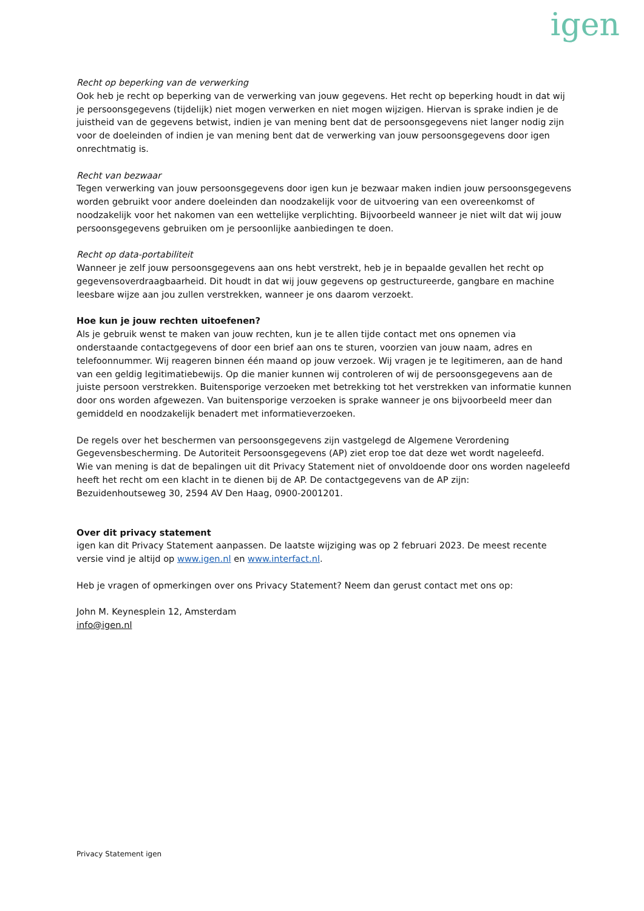igen
Recht op beperking van de verwerking
Ook heb je recht op beperking van de verwerking van jouw gegevens. Het recht op beperking houdt in dat wij je persoonsgegevens (tijdelijk) niet mogen verwerken en niet mogen wijzigen. Hiervan is sprake indien je de juistheid van de gegevens betwist, indien je van mening bent dat de persoonsgegevens niet langer nodig zijn voor de doeleinden of indien je van mening bent dat de verwerking van jouw persoonsgegevens door igen onrechtmatig is.
Recht van bezwaar
Tegen verwerking van jouw persoonsgegevens door igen kun je bezwaar maken indien jouw persoonsgegevens worden gebruikt voor andere doeleinden dan noodzakelijk voor de uitvoering van een overeenkomst of noodzakelijk voor het nakomen van een wettelijke verplichting. Bijvoorbeeld wanneer je niet wilt dat wij jouw persoonsgegevens gebruiken om je persoonlijke aanbiedingen te doen.
Recht op data-portabiliteit
Wanneer je zelf jouw persoonsgegevens aan ons hebt verstrekt, heb je in bepaalde gevallen het recht op gegevensoverdraagbaarheid. Dit houdt in dat wij jouw gegevens op gestructureerde, gangbare en machine leesbare wijze aan jou zullen verstrekken, wanneer je ons daarom verzoekt.
Hoe kun je jouw rechten uitoefenen?
Als je gebruik wenst te maken van jouw rechten, kun je te allen tijde contact met ons opnemen via onderstaande contactgegevens of door een brief aan ons te sturen, voorzien van jouw naam, adres en telefoonnummer. Wij reageren binnen één maand op jouw verzoek. Wij vragen je te legitimeren, aan de hand van een geldig legitimatiebewijs. Op die manier kunnen wij controleren of wij de persoonsgegevens aan de juiste persoon verstrekken. Buitensporige verzoeken met betrekking tot het verstrekken van informatie kunnen door ons worden afgewezen. Van buitensporige verzoeken is sprake wanneer je ons bijvoorbeeld meer dan gemiddeld en noodzakelijk benadert met informatieverzoeken.
De regels over het beschermen van persoonsgegevens zijn vastgelegd de Algemene Verordening Gegevensbescherming. De Autoriteit Persoonsgegevens (AP) ziet erop toe dat deze wet wordt nageleefd.
Wie van mening is dat de bepalingen uit dit Privacy Statement niet of onvoldoende door ons worden nageleefd heeft het recht om een klacht in te dienen bij de AP. De contactgegevens van de AP zijn:
Bezuidenhoutseweg 30, 2594 AV Den Haag, 0900-2001201.
Over dit privacy statement
igen kan dit Privacy Statement aanpassen. De laatste wijziging was op 2 februari 2023. De meest recente versie vind je altijd op www.igen.nl en www.interfact.nl.
Heb je vragen of opmerkingen over ons Privacy Statement? Neem dan gerust contact met ons op:
John M. Keynesplein 12, Amsterdam
info@igen.nl
Privacy Statement igen